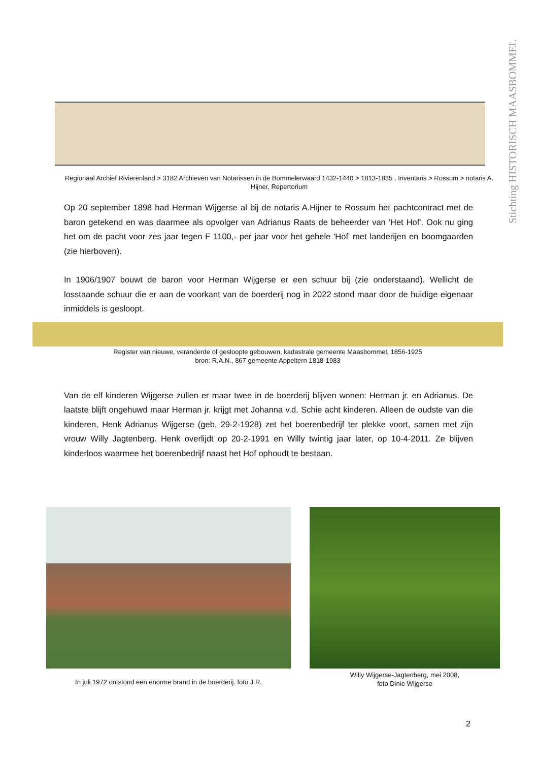Stichting HISTORISCH MAASBOMMEL
Regionaal Archief Rivierenland > 3182 Archieven van Notarissen in de Bommelerwaard 1432-1440 > 1813-1835 . Inventaris > Rossum > notaris A. Hijner, Repertorium
Op 20 september 1898 had Herman Wijgerse al bij de notaris A.Hijner te Rossum het pachtcontract met de baron getekend en was daarmee als opvolger van Adrianus Raats de beheerder van 'Het Hof'. Ook nu ging het om de pacht voor zes jaar tegen F 1100,- per jaar voor het gehele 'Hof' met landerijen en boomgaarden (zie hierboven).
In 1906/1907 bouwt de baron voor Herman Wijgerse er een schuur bij (zie onderstaand). Wellicht de losstaande schuur die er aan de voorkant van de boerderij nog in 2022 stond maar door de huidige eigenaar inmiddels is gesloopt.
Register van nieuwe, veranderde of gesloopte gebouwen, kadastrale gemeente Maasbommel, 1856-1925
bron: R.A.N., 867 gemeente Appeltern 1818-1983
Van de elf kinderen Wijgerse zullen er maar twee in de boerderij blijven wonen: Herman jr. en Adrianus. De laatste blijft ongehuwd maar Herman jr. krijgt met Johanna v.d. Schie acht kinderen. Alleen de oudste van die kinderen, Henk Adrianus Wijgerse (geb. 29-2-1928) zet het boerenbedrijf ter plekke voort, samen met zijn vrouw Willy Jagtenberg. Henk overlijdt op 20-2-1991 en Willy twintig jaar later, op 10-4-2011. Ze blijven kinderloos waarmee het boerenbedrijf naast het Hof ophoudt te bestaan.
In juli 1972 ontstond een enorme brand in de boerderij. foto J.R.
Willy Wijgerse-Jagtenberg, mei 2008,
foto Dinie Wijgerse
2